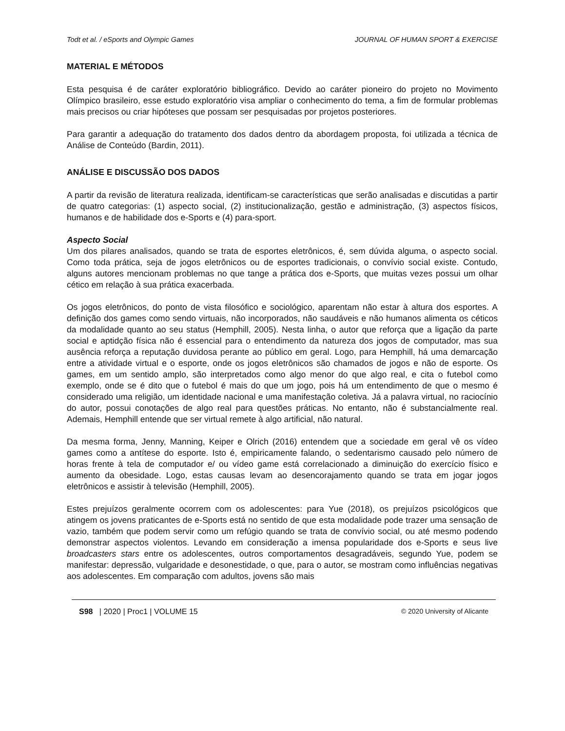Todt et al. / eSports and Olympic Games JOURNAL OF HUMAN SPORT & EXERCISE
MATERIAL E MÉTODOS
Esta pesquisa é de caráter exploratório bibliográfico. Devido ao caráter pioneiro do projeto no Movimento Olímpico brasileiro, esse estudo exploratório visa ampliar o conhecimento do tema, a fim de formular problemas mais precisos ou criar hipóteses que possam ser pesquisadas por projetos posteriores.
Para garantir a adequação do tratamento dos dados dentro da abordagem proposta, foi utilizada a técnica de Análise de Conteúdo (Bardin, 2011).
ANÁLISE E DISCUSSÃO DOS DADOS
A partir da revisão de literatura realizada, identificam-se características que serão analisadas e discutidas a partir de quatro categorias: (1) aspecto social, (2) institucionalização, gestão e administração, (3) aspectos físicos, humanos e de habilidade dos e-Sports e (4) para-sport.
Aspecto Social
Um dos pilares analisados, quando se trata de esportes eletrônicos, é, sem dúvida alguma, o aspecto social. Como toda prática, seja de jogos eletrônicos ou de esportes tradicionais, o convívio social existe. Contudo, alguns autores mencionam problemas no que tange a prática dos e-Sports, que muitas vezes possui um olhar cético em relação à sua prática exacerbada.
Os jogos eletrônicos, do ponto de vista filosófico e sociológico, aparentam não estar à altura dos esportes. A definição dos games como sendo virtuais, não incorporados, não saudáveis e não humanos alimenta os céticos da modalidade quanto ao seu status (Hemphill, 2005). Nesta linha, o autor que reforça que a ligação da parte social e aptidção física não é essencial para o entendimento da natureza dos jogos de computador, mas sua ausência reforça a reputação duvidosa perante ao público em geral. Logo, para Hemphill, há uma demarcação entre a atividade virtual e o esporte, onde os jogos eletrônicos são chamados de jogos e não de esporte. Os games, em um sentido amplo, são interpretados como algo menor do que algo real, e cita o futebol como exemplo, onde se é dito que o futebol é mais do que um jogo, pois há um entendimento de que o mesmo é considerado uma religião, um identidade nacional e uma manifestação coletiva. Já a palavra virtual, no raciocínio do autor, possui conotações de algo real para questões práticas. No entanto, não é substancialmente real. Ademais, Hemphill entende que ser virtual remete à algo artificial, não natural.
Da mesma forma, Jenny, Manning, Keiper e Olrich (2016) entendem que a sociedade em geral vê os vídeo games como a antítese do esporte. Isto é, empiricamente falando, o sedentarismo causado pelo número de horas frente à tela de computador e/ ou vídeo game está correlacionado a diminuição do exercício físico e aumento da obesidade. Logo, estas causas levam ao desencorajamento quando se trata em jogar jogos eletrônicos e assistir à televisão (Hemphill, 2005).
Estes prejuízos geralmente ocorrem com os adolescentes: para Yue (2018), os prejuízos psicológicos que atingem os jovens praticantes de e-Sports está no sentido de que esta modalidade pode trazer uma sensação de vazio, também que podem servir como um refúgio quando se trata de convívio social, ou até mesmo podendo demonstrar aspectos violentos. Levando em consideração a imensa popularidade dos e-Sports e seus live broadcasters stars entre os adolescentes, outros comportamentos desagradáveis, segundo Yue, podem se manifestar: depressão, vulgaridade e desonestidade, o que, para o autor, se mostram como influências negativas aos adolescentes. Em comparação com adultos, jovens são mais
S98 | 2020 | Proc1 | VOLUME 15 © 2020 University of Alicante